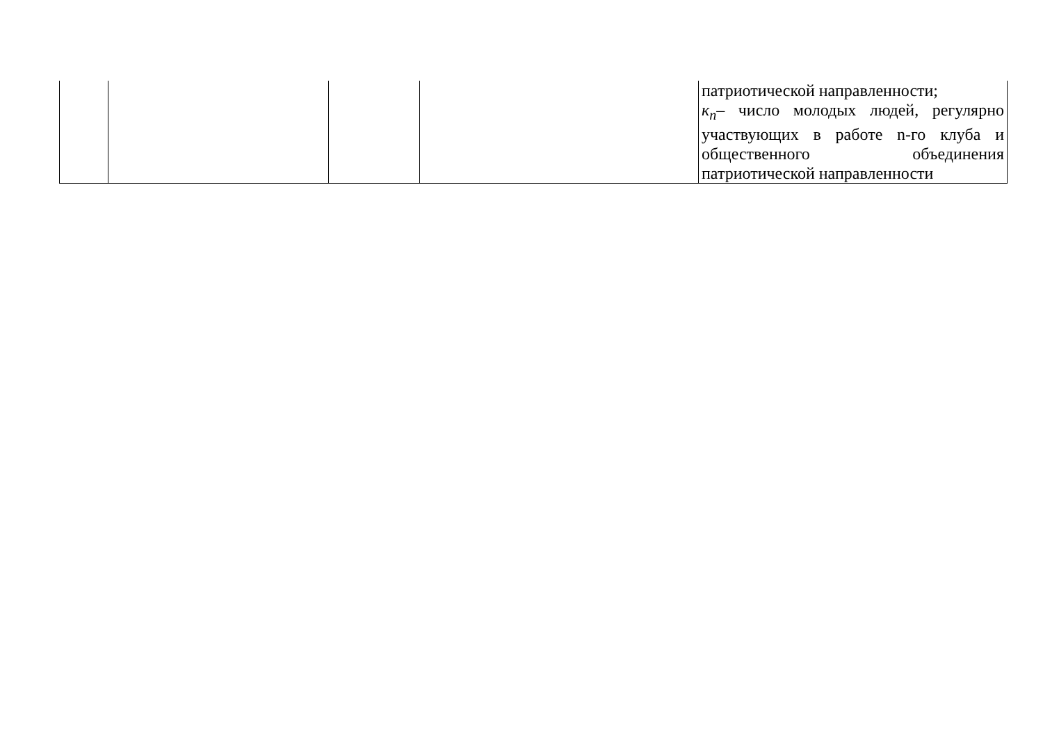| | | | | патриотической направленности; к<sub>n</sub> – число молодых людей, регулярно участвующих в работе n-го клуба и общественного объединения патриотической направленности |